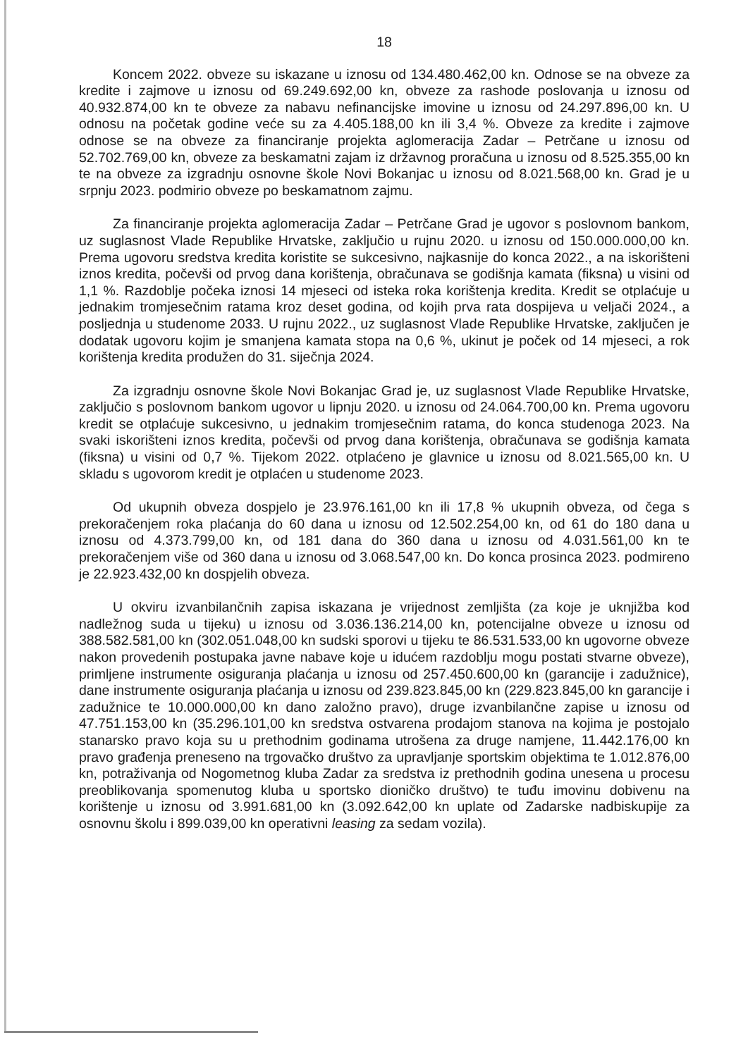18
Koncem 2022. obveze su iskazane u iznosu od 134.480.462,00 kn. Odnose se na obveze za kredite i zajmove u iznosu od 69.249.692,00 kn, obveze za rashode poslovanja u iznosu od 40.932.874,00 kn te obveze za nabavu nefinancijske imovine u iznosu od 24.297.896,00 kn. U odnosu na početak godine veće su za 4.405.188,00 kn ili 3,4 %. Obveze za kredite i zajmove odnose se na obveze za financiranje projekta aglomeracija Zadar – Petrčane u iznosu od 52.702.769,00 kn, obveze za beskamatni zajam iz državnog proračuna u iznosu od 8.525.355,00 kn te na obveze za izgradnju osnovne škole Novi Bokanjac u iznosu od 8.021.568,00 kn. Grad je u srpnju 2023. podmirio obveze po beskamatnom zajmu.
Za financiranje projekta aglomeracija Zadar – Petrčane Grad je ugovor s poslovnom bankom, uz suglasnost Vlade Republike Hrvatske, zaključio u rujnu 2020. u iznosu od 150.000.000,00 kn. Prema ugovoru sredstva kredita koristite se sukcesivno, najkasnije do konca 2022., a na iskorišteni iznos kredita, počevši od prvog dana korištenja, obračunava se godišnja kamata (fiksna) u visini od 1,1 %. Razdoblje počeka iznosi 14 mjeseci od isteka roka korištenja kredita. Kredit se otplaćuje u jednakim tromjesečnim ratama kroz deset godina, od kojih prva rata dospijeva u veljači 2024., a posljednja u studenome 2033. U rujnu 2022., uz suglasnost Vlade Republike Hrvatske, zaključen je dodatak ugovoru kojim je smanjena kamata stopa na 0,6 %, ukinut je poček od 14 mjeseci, a rok korištenja kredita produžen do 31. siječnja 2024.
Za izgradnju osnovne škole Novi Bokanjac Grad je, uz suglasnost Vlade Republike Hrvatske, zaključio s poslovnom bankom ugovor u lipnju 2020. u iznosu od 24.064.700,00 kn. Prema ugovoru kredit se otplaćuje sukcesivno, u jednakim tromjesečnim ratama, do konca studenoga 2023. Na svaki iskorišteni iznos kredita, počevši od prvog dana korištenja, obračunava se godišnja kamata (fiksna) u visini od 0,7 %. Tijekom 2022. otplaćeno je glavnice u iznosu od 8.021.565,00 kn. U skladu s ugovorom kredit je otplaćen u studenome 2023.
Od ukupnih obveza dospjelo je 23.976.161,00 kn ili 17,8 % ukupnih obveza, od čega s prekoračenjem roka plaćanja do 60 dana u iznosu od 12.502.254,00 kn, od 61 do 180 dana u iznosu od 4.373.799,00 kn, od 181 dana do 360 dana u iznosu od 4.031.561,00 kn te prekoračenjem više od 360 dana u iznosu od 3.068.547,00 kn. Do konca prosinca 2023. podmireno je 22.923.432,00 kn dospjelih obveza.
U okviru izvanbilančnih zapisa iskazana je vrijednost zemljišta (za koje je uknjižba kod nadležnog suda u tijeku) u iznosu od 3.036.136.214,00 kn, potencijalne obveze u iznosu od 388.582.581,00 kn (302.051.048,00 kn sudski sporovi u tijeku te 86.531.533,00 kn ugovorne obveze nakon provedenih postupaka javne nabave koje u idućem razdoblju mogu postati stvarne obveze), primljene instrumente osiguranja plaćanja u iznosu od 257.450.600,00 kn (garancije i zadužnice), dane instrumente osiguranja plaćanja u iznosu od 239.823.845,00 kn (229.823.845,00 kn garancije i zadužnice te 10.000.000,00 kn dano založno pravo), druge izvanbilančne zapise u iznosu od 47.751.153,00 kn (35.296.101,00 kn sredstva ostvarena prodajom stanova na kojima je postojalo stanarsko pravo koja su u prethodnim godinama utrošena za druge namjene, 11.442.176,00 kn pravo građenja preneseno na trgovačko društvo za upravljanje sportskim objektima te 1.012.876,00 kn, potraživanja od Nogometnog kluba Zadar za sredstva iz prethodnih godina unesena u procesu preoblikovanja spomenutog kluba u sportsko dioničko društvo) te tuđu imovinu dobivenu na korištenje u iznosu od 3.991.681,00 kn (3.092.642,00 kn uplate od Zadarske nadbiskupije za osnovnu školu i 899.039,00 kn operativni leasing za sedam vozila).